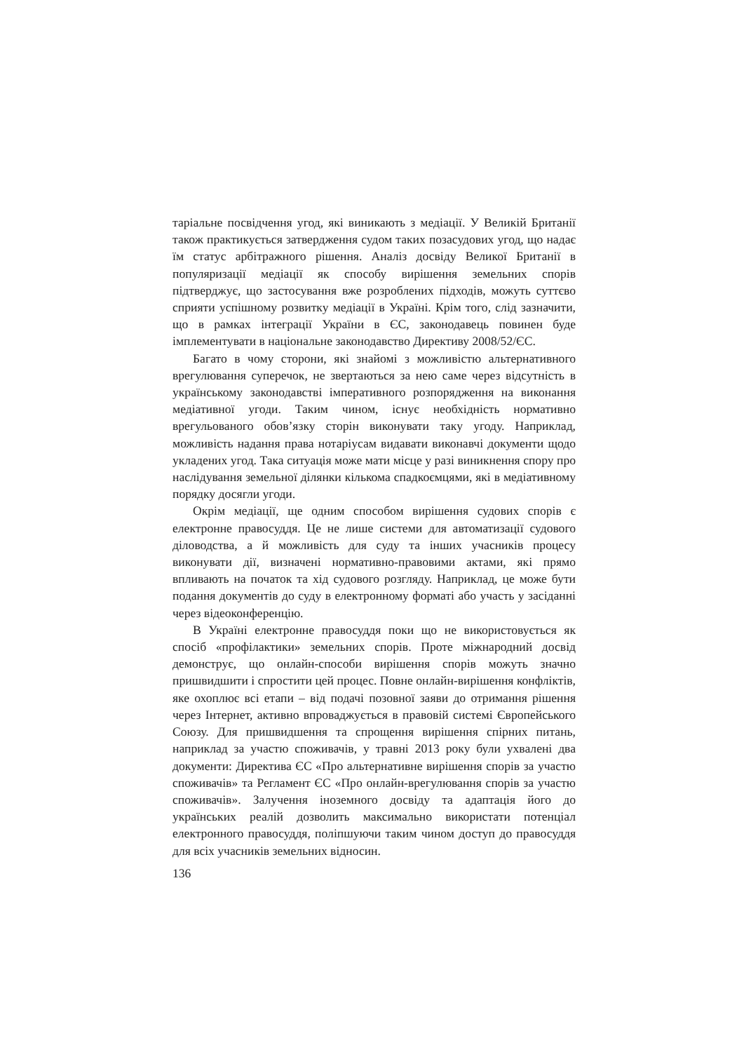таріальне посвідчення угод, які виникають з медіації. У Великій Британії також практикується затвердження судом таких позасудових угод, що надає їм статус арбітражного рішення. Аналіз досвіду Великої Британії в популяризації медіації як способу вирішення земельних спорів підтверджує, що застосування вже розроблених підходів, можуть суттєво сприяти успішному розвитку медіації в Україні. Крім того, слід зазначити, що в рамках інтеграції України в ЄС, законодавець повинен буде імплементувати в національне законодавство Директиву 2008/52/ЄС.
Багато в чому сторони, які знайомі з можливістю альтернативного врегулювання суперечок, не звертаються за нею саме через відсутність в українському законодавстві імперативного розпорядження на виконання медіативної угоди. Таким чином, існує необхідність нормативно врегульованого обов’язку сторін виконувати таку угоду. Наприклад, можливість надання права нотаріусам видавати виконавчі документи щодо укладених угод. Така ситуація може мати місце у разі виникнення спору про наслідування земельної ділянки кількома спадкоємцями, які в медіативному порядку досягли угоди.
Окрім медіації, ще одним способом вирішення судових спорів є електронне правосуддя. Це не лише системи для автоматизації судового діловодства, а й можливість для суду та інших учасників процесу виконувати дії, визначені нормативно-правовими актами, які прямо впливають на початок та хід судового розгляду. Наприклад, це може бути подання документів до суду в електронному форматі або участь у засіданні через відеоконференцію.
В Україні електронне правосуддя поки що не використовується як спосіб «профілактики» земельних спорів. Проте міжнародний досвід демонструє, що онлайн-способи вирішення спорів можуть значно пришвидшити і спростити цей процес. Повне онлайн-вирішення конфліктів, яке охоплює всі етапи – від подачі позовної заяви до отримання рішення через Інтернет, активно впроваджується в правовій системі Європейського Союзу. Для пришвидшення та спрощення вирішення спірних питань, наприклад за участю споживачів, у травні 2013 року були ухвалені два документи: Директива ЄС «Про альтернативне вирішення спорів за участю споживачів» та Регламент ЄС «Про онлайн-врегулювання спорів за участю споживачів». Залучення іноземного досвіду та адаптація його до українських реалій дозволить максимально використати потенціал електронного правосуддя, поліпшуючи таким чином доступ до правосуддя для всіх учасників земельних відносин.
136